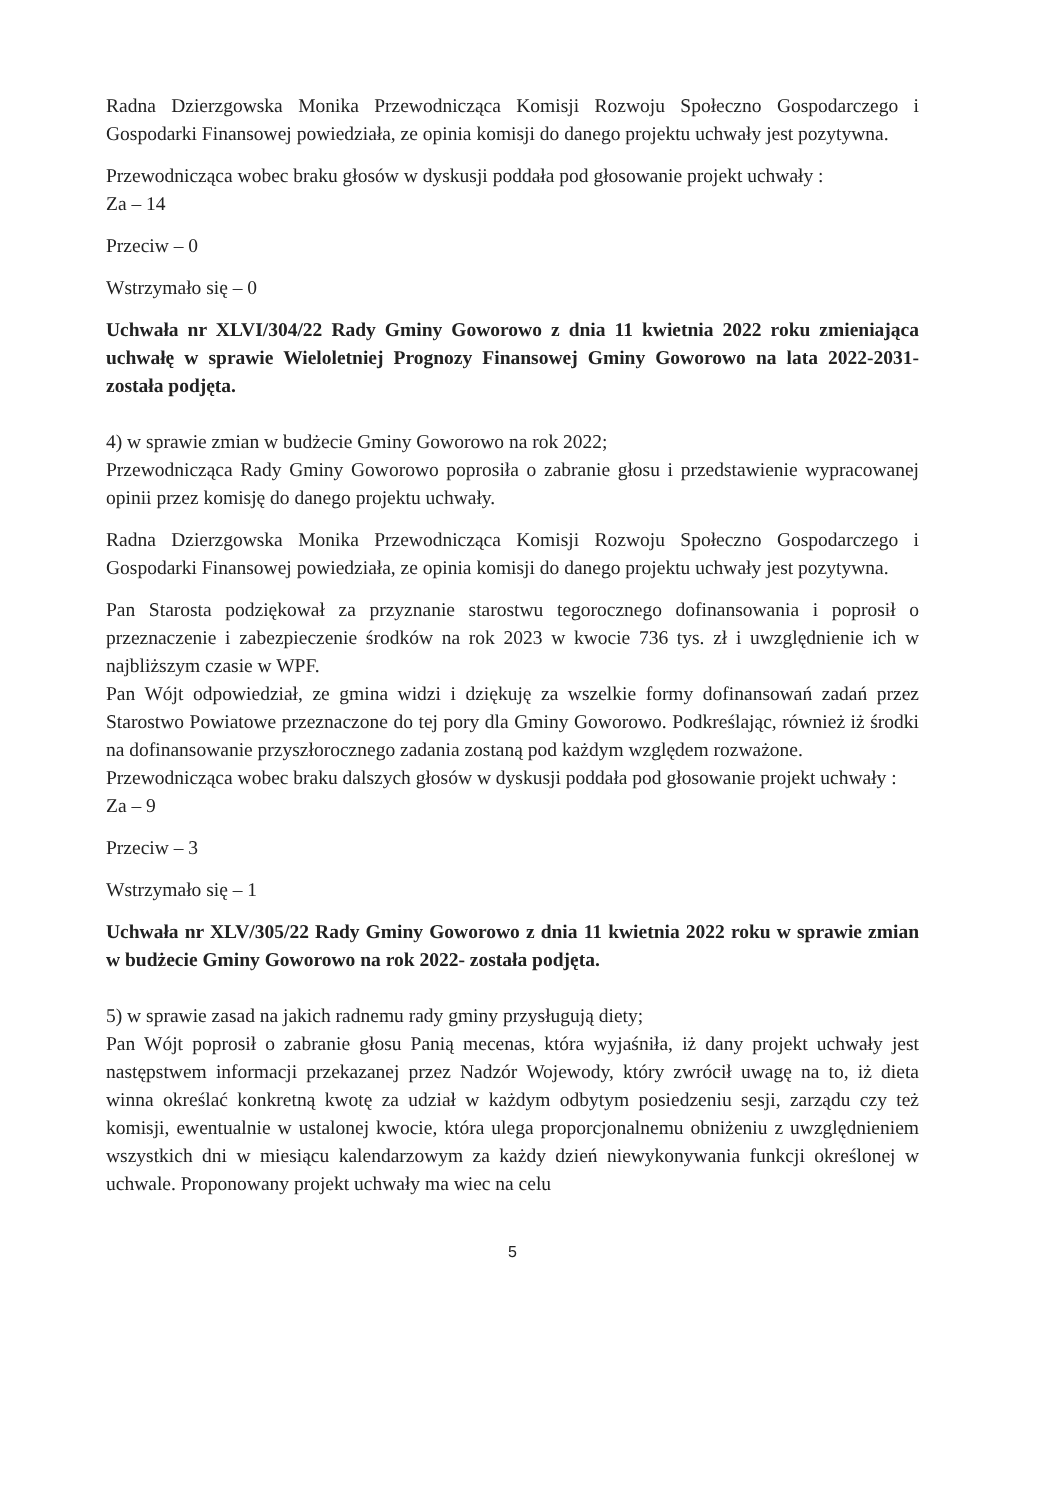Radna Dzierzgowska Monika Przewodnicząca Komisji Rozwoju Społeczno Gospodarczego i Gospodarki Finansowej powiedziała, ze opinia komisji do danego projektu uchwały jest pozytywna.
Przewodnicząca wobec braku głosów w dyskusji poddała pod głosowanie projekt uchwały :
Za – 14
Przeciw – 0
Wstrzymało się – 0
Uchwała nr XLVI/304/22 Rady Gminy Goworowo z dnia 11 kwietnia 2022 roku zmieniająca uchwałę w sprawie Wieloletniej Prognozy Finansowej Gminy Goworowo na lata 2022-2031- została podjęta.
4) w sprawie zmian w budżecie Gminy Goworowo na rok 2022;
Przewodnicząca Rady Gminy Goworowo poprosiła o zabranie głosu i przedstawienie wypracowanej opinii przez komisję do danego projektu uchwały.
Radna Dzierzgowska Monika Przewodnicząca Komisji Rozwoju Społeczno Gospodarczego i Gospodarki Finansowej powiedziała, ze opinia komisji do danego projektu uchwały jest pozytywna.
Pan Starosta podziękował za przyznanie starostwu tegorocznego dofinansowania i poprosił o przeznaczenie i zabezpieczenie środków na rok 2023 w kwocie 736 tys. zł i uwzględnienie ich w najbliższym czasie w WPF.
Pan Wójt odpowiedział, ze gmina widzi i dziękuję za wszelkie formy dofinansowań zadań przez Starostwo Powiatowe przeznaczone do tej pory dla Gminy Goworowo. Podkreślając, również iż środki na dofinansowanie przyszłorocznego zadania zostaną pod każdym względem rozważone.
Przewodnicząca wobec braku dalszych głosów w dyskusji poddała pod głosowanie projekt uchwały :
Za – 9
Przeciw – 3
Wstrzymało się – 1
Uchwała nr XLV/305/22 Rady Gminy Goworowo z dnia 11 kwietnia 2022 roku w sprawie zmian w budżecie Gminy Goworowo na rok 2022- została podjęta.
5) w sprawie zasad na jakich radnemu rady gminy przysługują diety;
Pan Wójt poprosił o zabranie głosu Panią mecenas, która wyjaśniła, iż dany projekt uchwały jest następstwem informacji przekazanej przez Nadzór Wojewody, który zwrócił uwagę na to, iż dieta winna określać konkretną kwotę za udział w każdym odbytym posiedzeniu sesji, zarządu czy też komisji, ewentualnie w ustalonej kwocie, która ulega proporcjonalnemu obniżeniu z uwzględnieniem wszystkich dni w miesiącu kalendarzowym za każdy dzień niewykonywania funkcji określonej w uchwale. Proponowany projekt uchwały ma wiec na celu
5